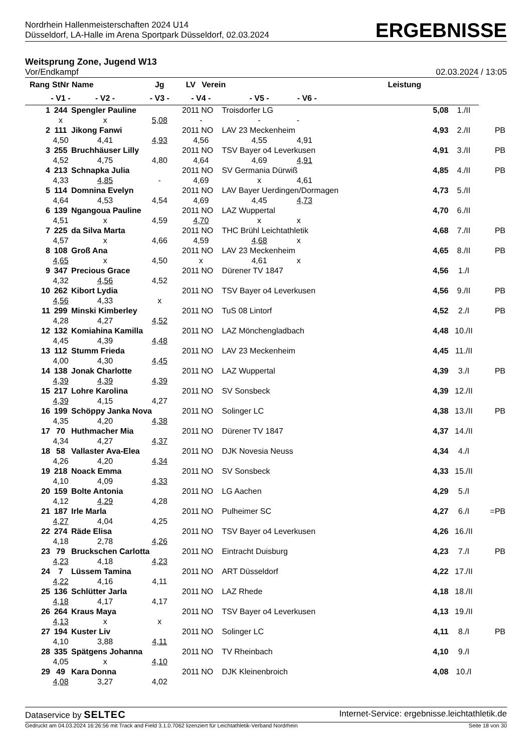Nordrhein Hallenmeisterschaften 2024 U14
Düsseldorf, LA-Halle im Arena Sportpark Düsseldorf, 02.03.2024
ERGEBNISSE
Weitsprung Zone, Jugend W13
Vor/Endkampf 02.03.2024 / 13:05
| Rang | StNr | Name | | Jg | LV | Verein | | Leistung | | | |
| --- | --- | --- | --- | --- | --- | --- | --- | --- | --- | --- | --- |
| | - V1 - | | - V2 - | - V3 - | - V4 - | | - V5 - | - V6 - | | | |
| 1 | 244 | Spengler Pauline | | | 2011 | NO | Troisdorfer LG | | 5,08 | 1./II | |
| | x | | x | 5,08 | - | | - | - | | | |
| 2 | 111 | Jikong Fanwi | | | 2011 | NO | LAV 23 Meckenheim | | 4,93 | 2./II | PB |
| | 4,50 | | 4,41 | 4,93 | 4,56 | | 4,55 | 4,91 | | | |
| 3 | 255 | Bruchhäuser Lilly | | | 2011 | NO | TSV Bayer o4 Leverkusen | | 4,91 | 3./II | PB |
| | 4,52 | | 4,75 | 4,80 | 4,64 | | 4,69 | 4,91 | | | |
| 4 | 213 | Schnapka Julia | | | 2011 | NO | SV Germania Dürwiß | | 4,85 | 4./II | PB |
| | 4,33 | | 4,85 | - | 4,69 | | x | 4,61 | | | |
| 5 | 114 | Domnina Evelyn | | | 2011 | NO | LAV Bayer Uerdingen/Dormagen | | 4,73 | 5./II | |
| | 4,64 | | 4,53 | 4,54 | 4,69 | | 4,45 | 4,73 | | | |
| 6 | 139 | Ngangoua Pauline | | | 2011 | NO | LAZ Wuppertal | | 4,70 | 6./II | |
| | 4,51 | | x | 4,59 | 4,70 | | x | x | | | |
| 7 | 225 | da Silva Marta | | | 2011 | NO | THC Brühl Leichtathletik | | 4,68 | 7./II | PB |
| | 4,57 | | x | 4,66 | 4,59 | | 4,68 | x | | | |
| 8 | 108 | Groß Ana | | | 2011 | NO | LAV 23 Meckenheim | | 4,65 | 8./II | PB |
| | 4,65 | | x | 4,50 | x | | 4,61 | x | | | |
| 9 | 347 | Precious Grace | | | 2011 | NO | Dürener TV 1847 | | 4,56 | 1./I | |
| | 4,32 | | 4,56 | 4,52 | | | | | | | |
| 10 | 262 | Kibort Lydia | | | 2011 | NO | TSV Bayer o4 Leverkusen | | 4,56 | 9./II | PB |
| | 4,56 | | 4,33 | x | | | | | | | |
| 11 | 299 | Minski Kimberley | | | 2011 | NO | TuS 08 Lintorf | | 4,52 | 2./I | PB |
| | 4,28 | | 4,27 | 4,52 | | | | | | | |
| 12 | 132 | Komiahina Kamilla | | | 2011 | NO | LAZ Mönchengladbach | | 4,48 | 10./II | |
| | 4,45 | | 4,39 | 4,48 | | | | | | | |
| 13 | 112 | Stumm Frieda | | | 2011 | NO | LAV 23 Meckenheim | | 4,45 | 11./II | |
| | 4,00 | | 4,30 | 4,45 | | | | | | | |
| 14 | 138 | Jonak Charlotte | | | 2011 | NO | LAZ Wuppertal | | 4,39 | 3./I | PB |
| | 4,39 | | 4,39 | 4,39 | | | | | | | |
| 15 | 217 | Lohre Karolina | | | 2011 | NO | SV Sonsbeck | | 4,39 | 12./II | |
| | 4,39 | | 4,15 | 4,27 | | | | | | | |
| 16 | 199 | Schöppy Janka Nova | | | 2011 | NO | Solinger LC | | 4,38 | 13./II | PB |
| | 4,35 | | 4,20 | 4,38 | | | | | | | |
| 17 | 70 | Huthmacher Mia | | | 2011 | NO | Dürener TV 1847 | | 4,37 | 14./II | |
| | 4,34 | | 4,27 | 4,37 | | | | | | | |
| 18 | 58 | Vallaster Ava-Elea | | | 2011 | NO | DJK Novesia Neuss | | 4,34 | 4./I | |
| | 4,26 | | 4,20 | 4,34 | | | | | | | |
| 19 | 218 | Noack Emma | | | 2011 | NO | SV Sonsbeck | | 4,33 | 15./II | |
| | 4,10 | | 4,09 | 4,33 | | | | | | | |
| 20 | 159 | Bolte Antonia | | | 2011 | NO | LG Aachen | | 4,29 | 5./I | |
| | 4,12 | | 4,29 | 4,28 | | | | | | | |
| 21 | 187 | Irle Marla | | | 2011 | NO | Pulheimer SC | | 4,27 | 6./I | =PB |
| | 4,27 | | 4,04 | 4,25 | | | | | | | |
| 22 | 274 | Räde Elisa | | | 2011 | NO | TSV Bayer o4 Leverkusen | | 4,26 | 16./II | |
| | 4,18 | | 2,78 | 4,26 | | | | | | | |
| 23 | 79 | Bruckschen Carlotta | | | 2011 | NO | Eintracht Duisburg | | 4,23 | 7./I | PB |
| | 4,23 | | 4,18 | 4,23 | | | | | | | |
| 24 | 7 | Lüssem Tamina | | | 2011 | NO | ART Düsseldorf | | 4,22 | 17./II | |
| | 4,22 | | 4,16 | 4,11 | | | | | | | |
| 25 | 136 | Schlütter Jarla | | | 2011 | NO | LAZ Rhede | | 4,18 | 18./II | |
| | 4,18 | | 4,17 | 4,17 | | | | | | | |
| 26 | 264 | Kraus Maya | | | 2011 | NO | TSV Bayer o4 Leverkusen | | 4,13 | 19./II | |
| | 4,13 | | x | x | | | | | | | |
| 27 | 194 | Kuster Liv | | | 2011 | NO | Solinger LC | | 4,11 | 8./I | PB |
| | 4,10 | | 3,88 | 4,11 | | | | | | | |
| 28 | 335 | Spätgens Johanna | | | 2011 | NO | TV Rheinbach | | 4,10 | 9./I | |
| | 4,05 | | x | 4,10 | | | | | | | |
| 29 | 49 | Kara Donna | | | 2011 | NO | DJK Kleinenbroich | | 4,08 | 10./I | |
| | 4,08 | | 3,27 | 4,02 | | | | | | | |
Dataservice by SELTEC Internet-Service: ergebnisse.leichtathletik.de
Gedruckt am 04.03.2024 16:26:56 mit Track and Field 3.1.0.7062 lizenziert für Leichtathletik-Verband Nordrhein Seite 18 von 30